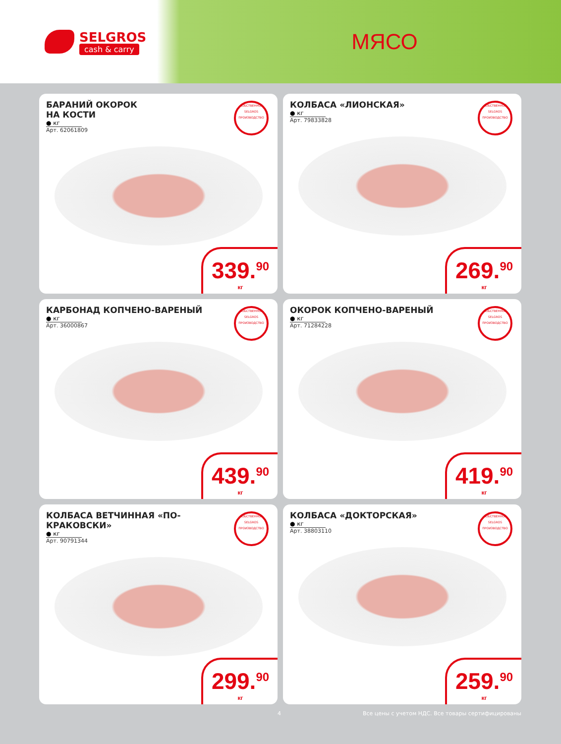SELGROS
cash & carry
МЯСО
БАРАНИЙ ОКОРОК
НА КОСТИ
● кг
Арт. 62061809
СОБСТВЕННОЕ
SELGROS
ПРОИЗВОДСТВО
339.<sup>90</sup>
кг
КОЛБАСА «ЛИОНСКАЯ»
● кг
Арт. 79833828
СОБСТВЕННОЕ
SELGROS
ПРОИЗВОДСТВО
269.<sup>90</sup>
кг
КАРБОНАД КОПЧЕНО-ВАРЕНЫЙ
● кг
Арт. 36000867
СОБСТВЕННОЕ
SELGROS
ПРОИЗВОДСТВО
439.<sup>90</sup>
кг
ОКОРОК КОПЧЕНО-ВАРЕНЫЙ
● кг
Арт. 71284228
СОБСТВЕННОЕ
SELGROS
ПРОИЗВОДСТВО
419.<sup>90</sup>
кг
КОЛБАСА ВЕТЧИННАЯ «ПО-КРАКОВСКИ»
● кг
Арт. 90791344
СОБСТВЕННОЕ
SELGROS
ПРОИЗВОДСТВО
299.<sup>90</sup>
кг
КОЛБАСА «ДОКТОРСКАЯ»
● кг
Арт. 38803110
СОБСТВЕННОЕ
SELGROS
ПРОИЗВОДСТВО
259.<sup>90</sup>
кг
4 Все цены с учетом НДС. Все товары сертифицированы